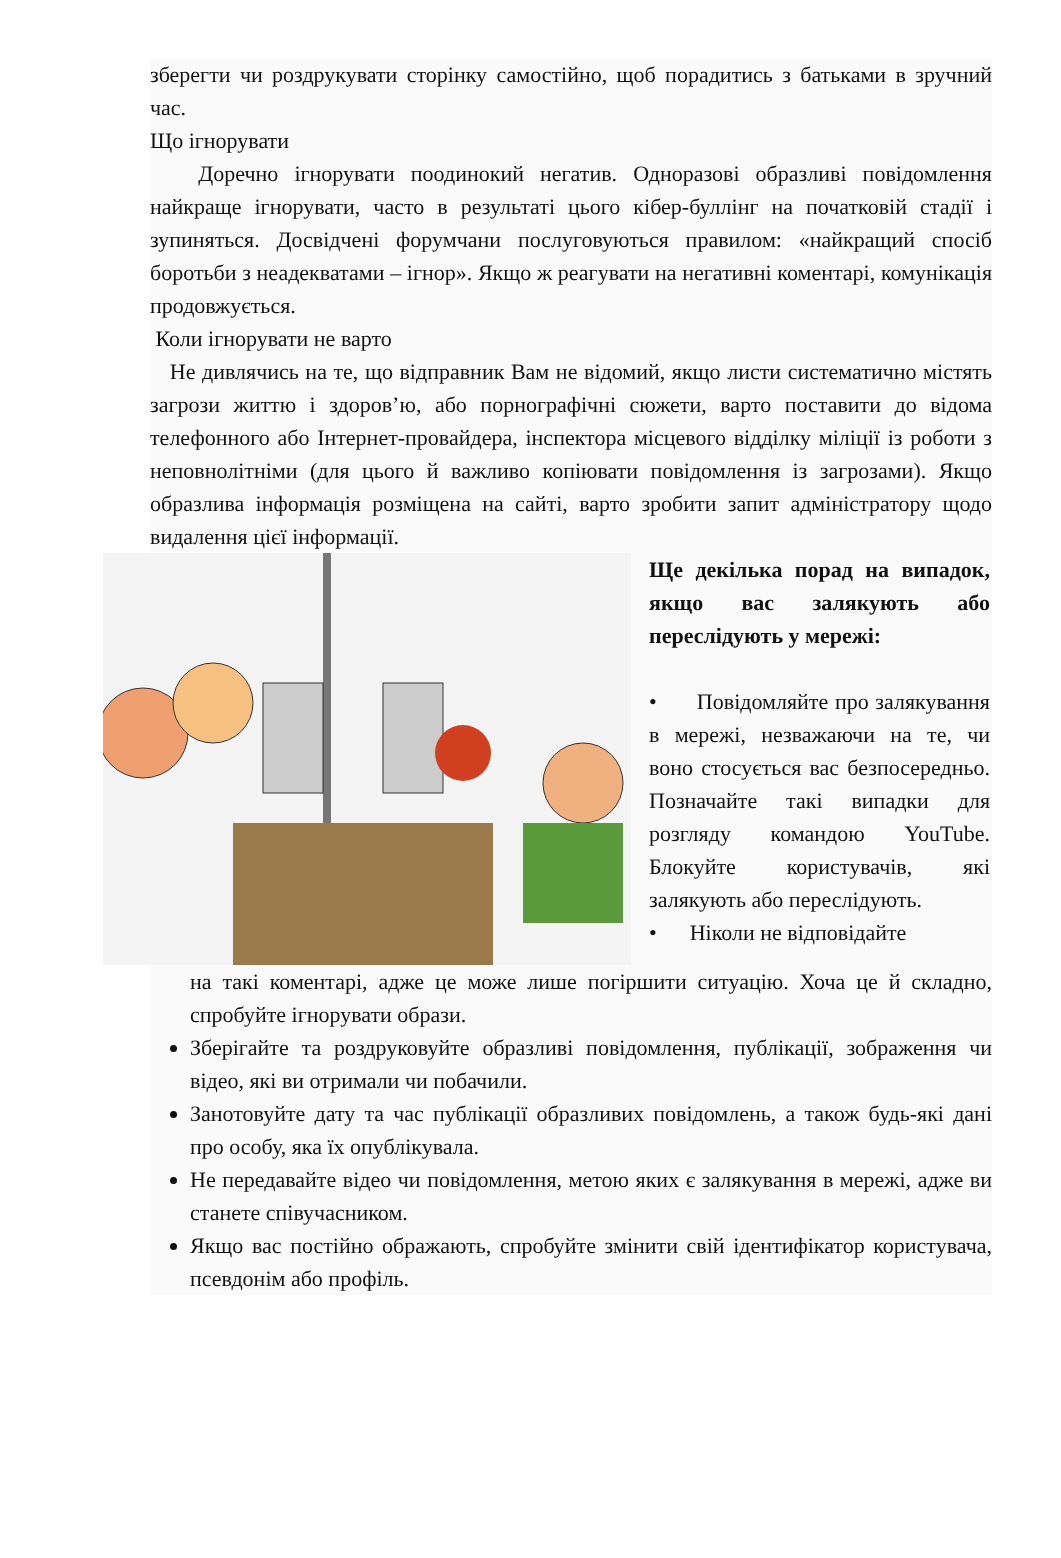зберегти чи роздрукувати сторінку самостійно, щоб порадитись з батьками в зручний час.
Що ігнорувати
Доречно ігнорувати поодинокий негатив. Одноразові образливі повідомлення найкраще ігнорувати, часто в результаті цього кібер-буллінг на початковій стадії і зупиняться. Досвідчені форумчани послуговуються правилом: «найкращий спосіб боротьби з неадекватами – ігнор». Якщо ж реагувати на негативні коментарі, комунікація продовжується.
Коли ігнорувати не варто
Не дивлячись на те, що відправник Вам не відомий, якщо листи систематично містять загрози життю і здоров’ю, або порнографічні сюжети, варто поставити до відома телефонного або Інтернет-провайдера, інспектора місцевого відділку міліції із роботи з неповнолітніми (для цього й важливо копіювати повідомлення із загрозами). Якщо образлива інформація розміщена на сайті, варто зробити запит адміністратору щодо видалення цієї інформації.
Ще декілька порад на випадок, якщо вас залякують або переслідують у мережі:
• Повідомляйте про залякування в мережі, незважаючи на те, чи воно стосується вас безпосередньо. Позначайте такі випадки для розгляду командою YouTube. Блокуйте користувачів, які залякують або переслідують.
• Ніколи не відповідайте
на такі коментарі, адже це може лише погіршити ситуацію. Хоча це й складно, спробуйте ігнорувати образи.
Зберігайте та роздруковуйте образливі повідомлення, публікації, зображення чи відео, які ви отримали чи побачили.
Занотовуйте дату та час публікації образливих повідомлень, а також будь-які дані про особу, яка їх опублікувала.
Не передавайте відео чи повідомлення, метою яких є залякування в мережі, адже ви станете співучасником.
Якщо вас постійно ображають, спробуйте змінити свій ідентифікатор користувача, псевдонім або профіль.